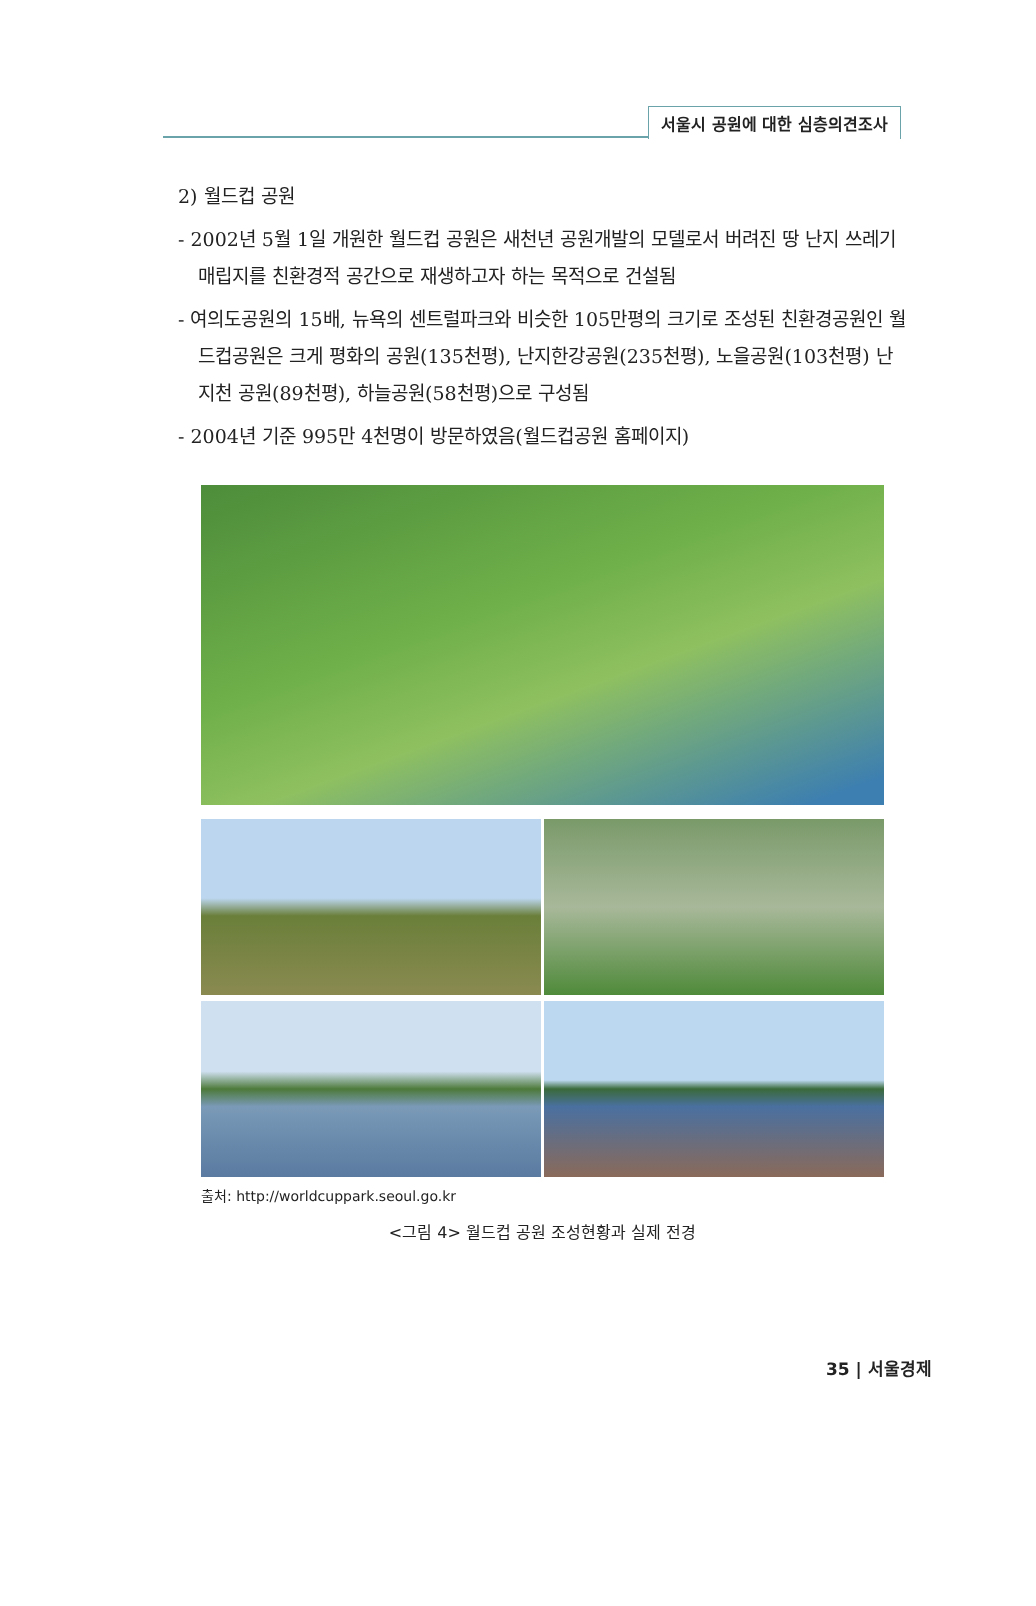서울시 공원에 대한 심층의견조사
2) 월드컵 공원
- 2002년 5월 1일 개원한 월드컵 공원은 새천년 공원개발의 모델로서 버려진 땅 난지 쓰레기 매립지를 친환경적 공간으로 재생하고자 하는 목적으로 건설됨
- 여의도공원의 15배, 뉴욕의 센트럴파크와 비슷한 105만평의 크기로 조성된 친환경공원인 월드컵공원은 크게 평화의 공원(135천평), 난지한강공원(235천평), 노을공원(103천평) 난지천 공원(89천평), 하늘공원(58천평)으로 구성됨
- 2004년 기준 995만 4천명이 방문하였음(월드컵공원 홈페이지)
출처: http://worldcuppark.seoul.go.kr
<그림 4> 월드컵 공원 조성현황과 실제 전경
35 | 서울경제